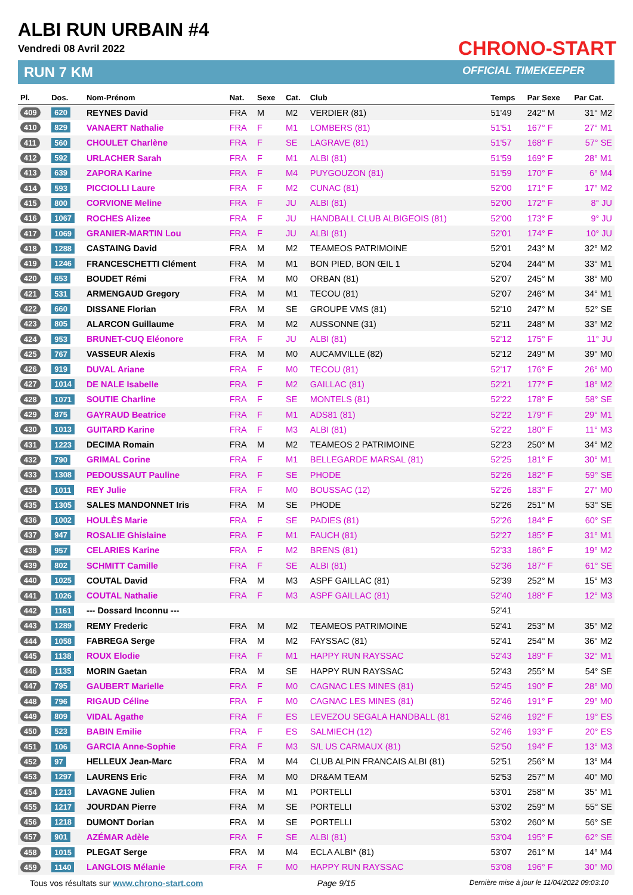ALBI RUN URBAIN #4
Vendredi 08 Avril 2022
RUN 7 KM
CHRONO-START
OFFICIAL TIMEKEEPER
| Pl. | Dos. | Nom-Prénom | Nat. | Sexe | Cat. | Club | Temps | Par Sexe | Par Cat. |
| --- | --- | --- | --- | --- | --- | --- | --- | --- | --- |
| 409 | 620 | REYNES David | FRA | M | M2 | VERDIER (81) | 51'49 | 242° M | 31° M2 |
| 410 | 829 | VANAERT Nathalie | FRA | F | M1 | LOMBERS (81) | 51'51 | 167° F | 27° M1 |
| 411 | 560 | CHOULET Charlène | FRA | F | SE | LAGRAVE (81) | 51'57 | 168° F | 57° SE |
| 412 | 592 | URLACHER Sarah | FRA | F | M1 | ALBI (81) | 51'59 | 169° F | 28° M1 |
| 413 | 639 | ZAPORA Karine | FRA | F | M4 | PUYGOUZON (81) | 51'59 | 170° F | 6° M4 |
| 414 | 593 | PICCIOLLI Laure | FRA | F | M2 | CUNAC (81) | 52'00 | 171° F | 17° M2 |
| 415 | 800 | CORVIONE Meline | FRA | F | JU | ALBI (81) | 52'00 | 172° F | 8° JU |
| 416 | 1067 | ROCHES Alizee | FRA | F | JU | HANDBALL CLUB ALBIGEOIS (81) | 52'00 | 173° F | 9° JU |
| 417 | 1069 | GRANIER-MARTIN Lou | FRA | F | JU | ALBI (81) | 52'01 | 174° F | 10° JU |
| 418 | 1288 | CASTAING David | FRA | M | M2 | TEAMEOS PATRIMOINE | 52'01 | 243° M | 32° M2 |
| 419 | 1246 | FRANCESCHETTI Clément | FRA | M | M1 | BON PIED, BON ŒIL 1 | 52'04 | 244° M | 33° M1 |
| 420 | 653 | BOUDET Rémi | FRA | M | M0 | ORBAN (81) | 52'07 | 245° M | 38° M0 |
| 421 | 531 | ARMENGAUD Gregory | FRA | M | M1 | TECOU (81) | 52'07 | 246° M | 34° M1 |
| 422 | 660 | DISSANE Florian | FRA | M | SE | GROUPE VMS (81) | 52'10 | 247° M | 52° SE |
| 423 | 805 | ALARCON Guillaume | FRA | M | M2 | AUSSONNE (31) | 52'11 | 248° M | 33° M2 |
| 424 | 953 | BRUNET-CUQ Eléonore | FRA | F | JU | ALBI (81) | 52'12 | 175° F | 11° JU |
| 425 | 767 | VASSEUR Alexis | FRA | M | M0 | AUCAMVILLE (82) | 52'12 | 249° M | 39° M0 |
| 426 | 919 | DUVAL Ariane | FRA | F | M0 | TECOU (81) | 52'17 | 176° F | 26° M0 |
| 427 | 1014 | DE NALE Isabelle | FRA | F | M2 | GAILLAC (81) | 52'21 | 177° F | 18° M2 |
| 428 | 1071 | SOUTIE Charline | FRA | F | SE | MONTELS (81) | 52'22 | 178° F | 58° SE |
| 429 | 875 | GAYRAUD Beatrice | FRA | F | M1 | ADS81 (81) | 52'22 | 179° F | 29° M1 |
| 430 | 1013 | GUITARD Karine | FRA | F | M3 | ALBI (81) | 52'22 | 180° F | 11° M3 |
| 431 | 1223 | DECIMA Romain | FRA | M | M2 | TEAMEOS 2 PATRIMOINE | 52'23 | 250° M | 34° M2 |
| 432 | 790 | GRIMAL Corine | FRA | F | M1 | BELLEGARDE MARSAL (81) | 52'25 | 181° F | 30° M1 |
| 433 | 1308 | PEDOUSSAUT Pauline | FRA | F | SE | PHODE | 52'26 | 182° F | 59° SE |
| 434 | 1011 | REY Julie | FRA | F | M0 | BOUSSAC (12) | 52'26 | 183° F | 27° M0 |
| 435 | 1305 | SALES MANDONNET Iris | FRA | M | SE | PHODE | 52'26 | 251° M | 53° SE |
| 436 | 1002 | HOULÈS Marie | FRA | F | SE | PADIES (81) | 52'26 | 184° F | 60° SE |
| 437 | 947 | ROSALIE Ghislaine | FRA | F | M1 | FAUCH (81) | 52'27 | 185° F | 31° M1 |
| 438 | 957 | CELARIES Karine | FRA | F | M2 | BRENS (81) | 52'33 | 186° F | 19° M2 |
| 439 | 802 | SCHMITT Camille | FRA | F | SE | ALBI (81) | 52'36 | 187° F | 61° SE |
| 440 | 1025 | COUTAL David | FRA | M | M3 | ASPF GAILLAC (81) | 52'39 | 252° M | 15° M3 |
| 441 | 1026 | COUTAL Nathalie | FRA | F | M3 | ASPF GAILLAC (81) | 52'40 | 188° F | 12° M3 |
| 442 | 1161 | --- Dossard Inconnu --- | | | | | 52'41 | | |
| 443 | 1289 | REMY Frederic | FRA | M | M2 | TEAMEOS PATRIMOINE | 52'41 | 253° M | 35° M2 |
| 444 | 1058 | FABREGA Serge | FRA | M | M2 | FAYSSAC (81) | 52'41 | 254° M | 36° M2 |
| 445 | 1138 | ROUX Elodie | FRA | F | M1 | HAPPY RUN RAYSSAC | 52'43 | 189° F | 32° M1 |
| 446 | 1135 | MORIN Gaetan | FRA | M | SE | HAPPY RUN RAYSSAC | 52'43 | 255° M | 54° SE |
| 447 | 795 | GAUBERT Marielle | FRA | F | M0 | CAGNAC LES MINES (81) | 52'45 | 190° F | 28° M0 |
| 448 | 796 | RIGAUD Céline | FRA | F | M0 | CAGNAC LES MINES (81) | 52'46 | 191° F | 29° M0 |
| 449 | 809 | VIDAL Agathe | FRA | F | ES | LEVEZOU SEGALA HANDBALL (81 | 52'46 | 192° F | 19° ES |
| 450 | 523 | BABIN Emilie | FRA | F | ES | SALMIECH (12) | 52'46 | 193° F | 20° ES |
| 451 | 106 | GARCIA Anne-Sophie | FRA | F | M3 | S/L US CARMAUX (81) | 52'50 | 194° F | 13° M3 |
| 452 | 97 | HELLEUX Jean-Marc | FRA | M | M4 | CLUB ALPIN FRANCAIS ALBI (81) | 52'51 | 256° M | 13° M4 |
| 453 | 1297 | LAURENS Eric | FRA | M | M0 | DR&AM TEAM | 52'53 | 257° M | 40° M0 |
| 454 | 1213 | LAVAGNE Julien | FRA | M | M1 | PORTELLI | 53'01 | 258° M | 35° M1 |
| 455 | 1217 | JOURDAN Pierre | FRA | M | SE | PORTELLI | 53'02 | 259° M | 55° SE |
| 456 | 1218 | DUMONT Dorian | FRA | M | SE | PORTELLI | 53'02 | 260° M | 56° SE |
| 457 | 901 | AZÉMAR Adèle | FRA | F | SE | ALBI (81) | 53'04 | 195° F | 62° SE |
| 458 | 1015 | PLEGAT Serge | FRA | M | M4 | ECLA ALBI* (81) | 53'07 | 261° M | 14° M4 |
| 459 | 1140 | LANGLOIS Mélanie | FRA | F | M0 | HAPPY RUN RAYSSAC | 53'08 | 196° F | 30° M0 |
Tous vos résultats sur www.chrono-start.com Page 9/15 Dernière mise à jour le 11/04/2022 09:03:10